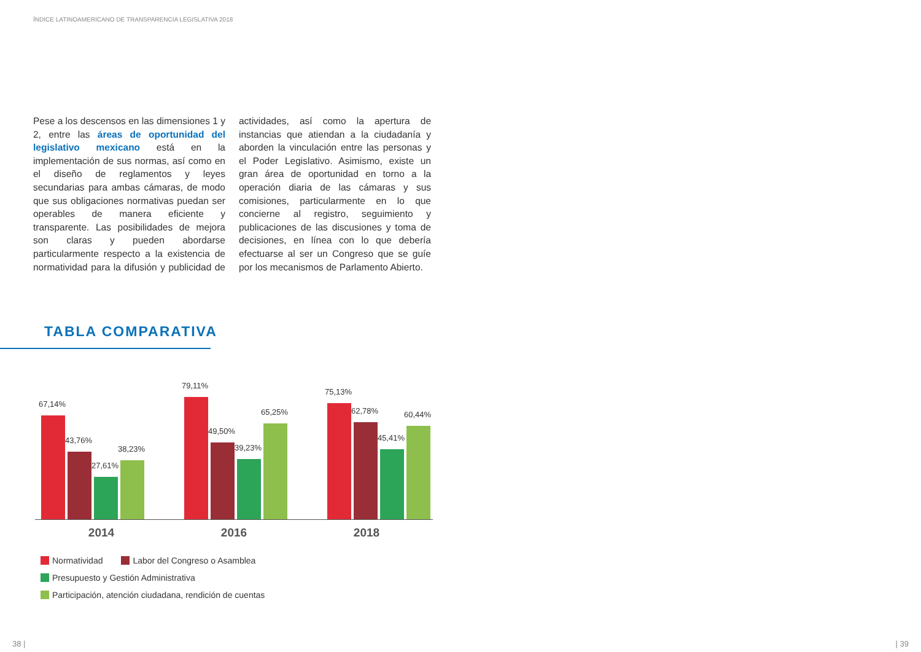ÍNDICE LATINOAMERICANO DE TRANSPARENCIA LEGISLATIVA 2018
Pese a los descensos en las dimensiones 1 y 2, entre las áreas de oportunidad del legislativo mexicano está en la implementación de sus normas, así como en el diseño de reglamentos y leyes secundarias para ambas cámaras, de modo que sus obligaciones normativas puedan ser operables de manera eficiente y transparente. Las posibilidades de mejora son claras y pueden abordarse particularmente respecto a la existencia de normatividad para la difusión y publicidad de actividades, así como la apertura de instancias que atiendan a la ciudadanía y aborden la vinculación entre las personas y el Poder Legislativo. Asimismo, existe un gran área de oportunidad en torno a la operación diaria de las cámaras y sus comisiones, particularmente en lo que concierne al registro, seguimiento y publicaciones de las discusiones y toma de decisiones, en línea con lo que debería efectuarse al ser un Congreso que se guíe por los mecanismos de Parlamento Abierto.
TABLA COMPARATIVA
67,14%
43,76%
27,61%
38,23%
79,11%
49,50%
39,23%
65,25%
75,13%
62,78%
45,41%
60,44%
2014 2016 2018
Normatividad Labor del Congreso o Asamblea Presupuesto y Gestión Administrativa
Participación, atención ciudadana, rendición de cuentas
38 | | 39